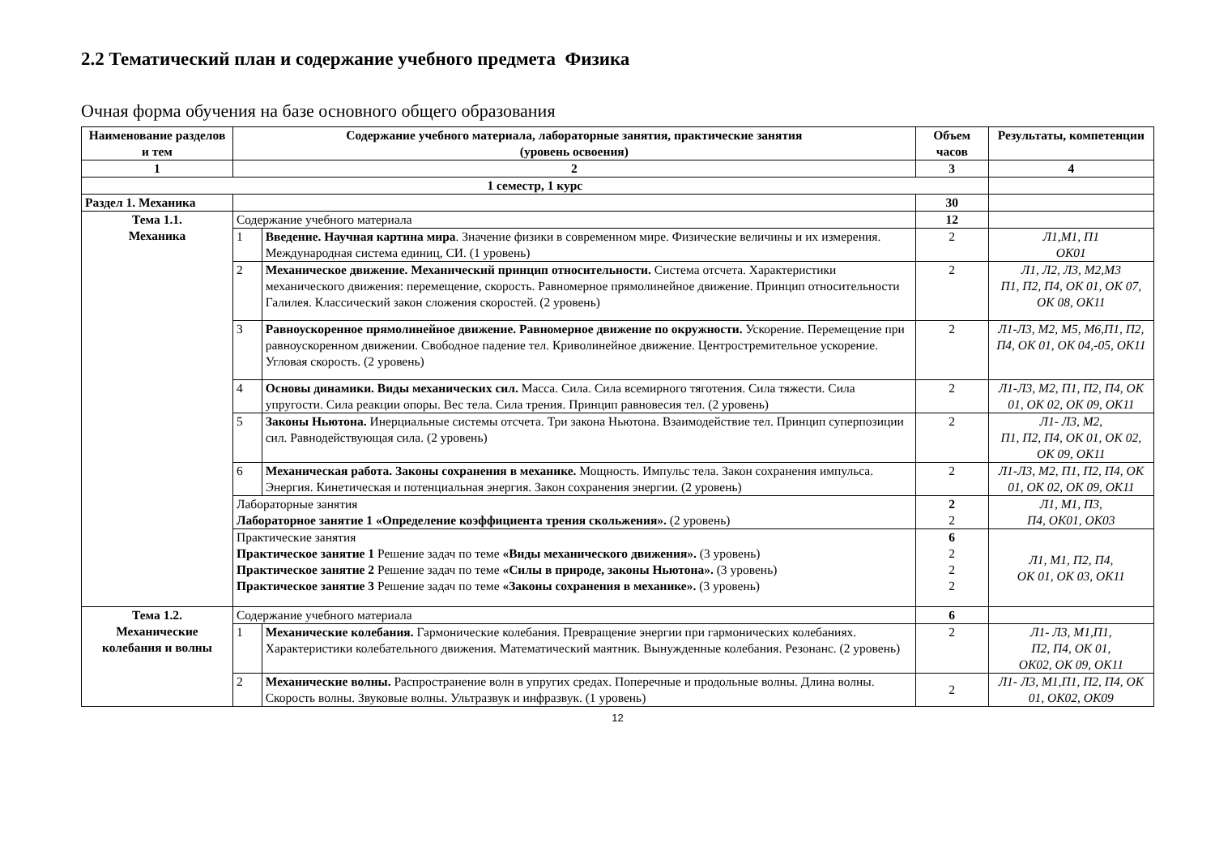2.2 Тематический план и содержание учебного предмета Физика
Очная форма обучения на базе основного общего образования
| Наименование разделов и тем | Содержание учебного материала, лабораторные занятия, практические занятия (уровень освоения) | | Объем часов | Результаты, компетенции |
| --- | --- | --- | --- | --- |
| 1 | 2 | | 3 | 4 |
| 1 семестр, 1 курс | | | | |
| Раздел 1. Механика | | | 30 | |
| Тема 1.1. Механика | Содержание учебного материала | | 12 | |
| | 1 | Введение. Научная картина мира . Значение физики в современном мире. Физические величины и их измерения. Международная система единиц, СИ. (1 уровень) | 2 | Л1,М1, П1 ОК01 |
| | 2 | Механическое движение. Механический принцип относительности. Система отсчета. Характеристики механического движения: перемещение, скорость. Равномерное прямолинейное движение. Принцип относительности Галилея. Классический закон сложения скоростей. (2 уровень) | 2 | Л1, Л2, Л3, М2,М3 П1, П2, П4, ОК 01, ОК 07, ОК 08, ОК11 |
| | 3 | Равноускоренное прямолинейное движение. Равномерное движение по окружности. Ускорение. Перемещение при равноускоренном движении. Свободное падение тел. Криволинейное движение. Центростремительное ускорение. Угловая скорость. (2 уровень) | 2 | Л1-Л3, М2, М5, М6,П1, П2, П4, ОК 01, ОК 04,-05, ОК11 |
| | 4 | Основы динамики. Виды механических сил. Масса. Сила. Сила всемирного тяготения. Сила тяжести. Сила упругости. Сила реакции опоры. Вес тела. Сила трения. Принцип равновесия тел. (2 уровень) | 2 | Л1-Л3, М2, П1, П2, П4, ОК 01, ОК 02, ОК 09, ОК11 |
| | 5 | Законы Ньютона. Инерциальные системы отсчета. Три закона Ньютона. Взаимодействие тел. Принцип суперпозиции сил. Равнодействующая сила. (2 уровень) | 2 | Л1- Л3, М2, П1, П2, П4, ОК 01, ОК 02, ОК 09, ОК11 |
| | 6 | Механическая работа. Законы сохранения в механике. Мощность. Импульс тела. Закон сохранения импульса. Энергия. Кинетическая и потенциальная энергия. Закон сохранения энергии. (2 уровень) | 2 | Л1-Л3, М2, П1, П2, П4, ОК 01, ОК 02, ОК 09, ОК11 |
| | Лабораторные занятия Лабораторное занятие 1 «Определение коэффициента трения скольжения». (2 уровень) | | 2 2 | Л1, М1, П3, П4, ОК01, ОК03 |
| | Практические занятия Практическое занятие 1 Решение задач по теме «Виды механического движения». (3 уровень) Практическое занятие 2 Решение задач по теме «Силы в природе, законы Ньютона». (3 уровень) Практическое занятие 3 Решение задач по теме «Законы сохранения в механике». (3 уровень) | | 6 2 2 2 | Л1, М1, П2, П4, ОК 01, ОК 03, ОК11 |
| Тема 1.2. Механические колебания и волны | Содержание учебного материала | | 6 | |
| | 1 | Механические колебания. Гармонические колебания. Превращение энергии при гармонических колебаниях. Характеристики колебательного движения. Математический маятник. Вынужденные колебания. Резонанс. (2 уровень) | 2 | Л1- Л3, М1,П1, П2, П4, ОК 01, ОК02, ОК 09, ОК11 |
| | 2 | Механические волны. Распространение волн в упругих средах. Поперечные и продольные волны. Длина волны. Скорость волны. Звуковые волны. Ультразвук и инфразвук. (1 уровень) | 2 | Л1- Л3, М1,П1, П2, П4, ОК 01, ОК02, ОК09 |
12